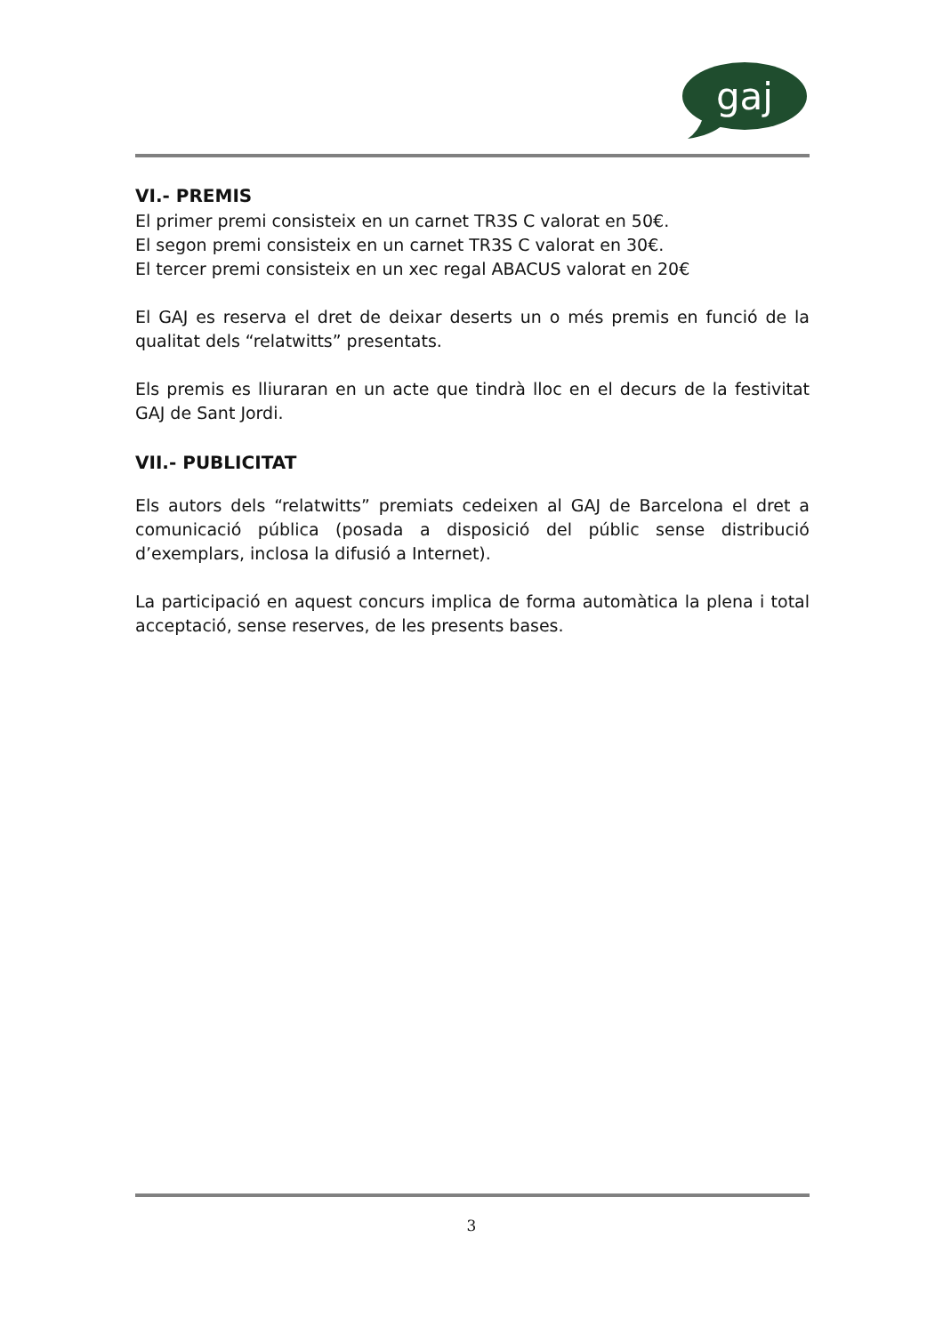gaj
VI.- PREMIS
El primer premi consisteix en un carnet TR3S C valorat en 50€.
El segon premi consisteix en un carnet TR3S C valorat en 30€.
El tercer premi consisteix en un xec regal ABACUS valorat en 20€
El GAJ es reserva el dret de deixar deserts un o més premis en funció de la qualitat dels “relatwitts” presentats.
Els premis es lliuraran en un acte que tindrà lloc en el decurs de la festivitat GAJ de Sant Jordi.
VII.- PUBLICITAT
Els autors dels “relatwitts” premiats cedeixen al GAJ de Barcelona el dret a comunicació pública (posada a disposició del públic sense distribució d’exemplars, inclosa la difusió a Internet).
La participació en aquest concurs implica de forma automàtica la plena i total acceptació, sense reserves, de les presents bases.
3